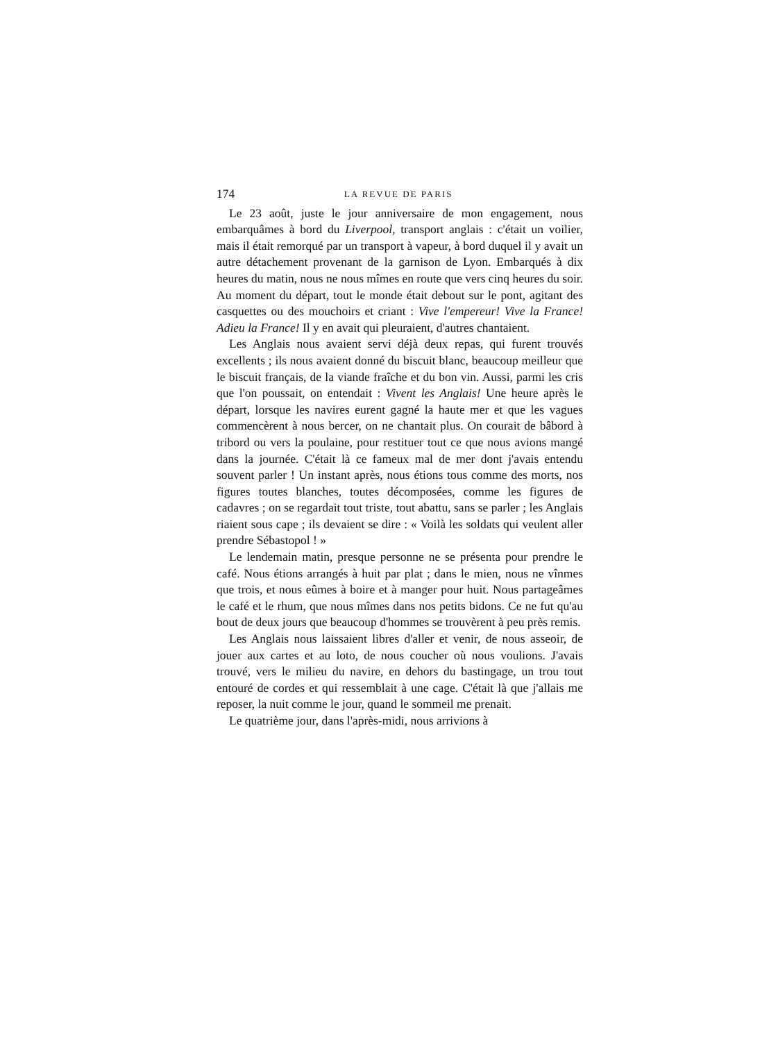174 LA REVUE DE PARIS
Le 23 août, juste le jour anniversaire de mon engagement, nous embarquâmes à bord du Liverpool, transport anglais : c'était un voilier, mais il était remorqué par un transport à vapeur, à bord duquel il y avait un autre détachement provenant de la garnison de Lyon. Embarqués à dix heures du matin, nous ne nous mîmes en route que vers cinq heures du soir. Au moment du départ, tout le monde était debout sur le pont, agitant des casquettes ou des mouchoirs et criant : Vive l'empereur! Vive la France! Adieu la France! Il y en avait qui pleuraient, d'autres chantaient.
Les Anglais nous avaient servi déjà deux repas, qui furent trouvés excellents ; ils nous avaient donné du biscuit blanc, beaucoup meilleur que le biscuit français, de la viande fraîche et du bon vin. Aussi, parmi les cris que l'on poussait, on entendait : Vivent les Anglais! Une heure après le départ, lorsque les navires eurent gagné la haute mer et que les vagues commencèrent à nous bercer, on ne chantait plus. On courait de bâbord à tribord ou vers la poulaine, pour restituer tout ce que nous avions mangé dans la journée. C'était là ce fameux mal de mer dont j'avais entendu souvent parler ! Un instant après, nous étions tous comme des morts, nos figures toutes blanches, toutes décomposées, comme les figures de cadavres ; on se regardait tout triste, tout abattu, sans se parler ; les Anglais riaient sous cape ; ils devaient se dire : « Voilà les soldats qui veulent aller prendre Sébastopol ! »
Le lendemain matin, presque personne ne se présenta pour prendre le café. Nous étions arrangés à huit par plat ; dans le mien, nous ne vînmes que trois, et nous eûmes à boire et à manger pour huit. Nous partageâmes le café et le rhum, que nous mîmes dans nos petits bidons. Ce ne fut qu'au bout de deux jours que beaucoup d'hommes se trouvèrent à peu près remis.
Les Anglais nous laissaient libres d'aller et venir, de nous asseoir, de jouer aux cartes et au loto, de nous coucher où nous voulions. J'avais trouvé, vers le milieu du navire, en dehors du bastingage, un trou tout entouré de cordes et qui ressemblait à une cage. C'était là que j'allais me reposer, la nuit comme le jour, quand le sommeil me prenait.
Le quatrième jour, dans l'après-midi, nous arrivions à